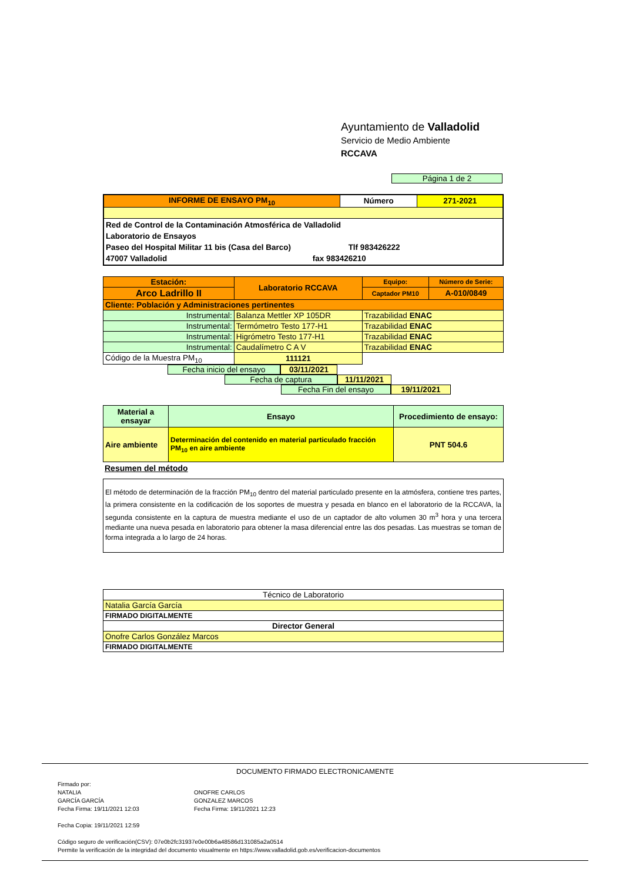Ayuntamiento de Valladolid
Servicio de Medio Ambiente
RCCAVA
Página 1 de 2
| INFORME DE ENSAYO PM<sub>10</sub> | Número | 271-2021 |
| Red de Control de la Contaminación Atmosférica de Valladolid Laboratorio de Ensayos Paseo del Hospital Militar 11 bis (Casa del Barco) Tlf 983426222 47007 Valladolid fax 983426210 | | |
| Estación: | Laboratorio RCCAVA | Equipo: | Número de Serie: |
| Arco Ladrillo II | | Captador PM10 | A-010/0849 |
| Cliente: Población y Administraciones pertinentes | | | |
| Instrumental: | Balanza Mettler XP 105DR | Trazabilidad ENAC | |
| Instrumental: | Termómetro Testo 177-H1 | Trazabilidad ENAC | |
| Instrumental: | Higrómetro Testo 177-H1 | Trazabilidad ENAC | |
| Instrumental: | Caudalímetro C A V | Trazabilidad ENAC | |
| Código de la Muestra PM<sub>10</sub> | 111121 | | |
Fecha inicio del ensayo 03/11/2021
Fecha de captura 11/11/2021
Fecha Fin del ensayo 19/11/2021
| Material a ensayar | Ensayo | Procedimiento de ensayo: |
| --- | --- | --- |
| Aire ambiente | Determinación del contenido en material particulado fracción PM<sub>10</sub> en aire ambiente | PNT 504.6 |
Resumen del método
El método de determinación de la fracción PM<sub>10</sub> dentro del material particulado presente en la atmósfera, contiene tres partes, la primera consistente en la codificación de los soportes de muestra y pesada en blanco en el laboratorio de la RCCAVA, la segunda consistente en la captura de muestra mediante el uso de un captador de alto volumen 30 m<sup>3</sup> hora y una tercera mediante una nueva pesada en laboratorio para obtener la masa diferencial entre las dos pesadas. Las muestras se toman de forma integrada a lo largo de 24 horas.
| Técnico de Laboratorio |
| Natalia García García |
| FIRMADO DIGITALMENTE |
| Director General |
| Onofre Carlos González Marcos |
| FIRMADO DIGITALMENTE |
DOCUMENTO FIRMADO ELECTRONICAMENTE
Firmado por:
NATALIA
GARCÍA GARCÍA
Fecha Firma: 19/11/2021 12:03
ONOFRE CARLOS
GONZALEZ MARCOS
Fecha Firma: 19/11/2021 12:23
Fecha Copia: 19/11/2021 12:59
Código seguro de verificación(CSV): 07e0b2fc31937e0e00b6a48586d131085a2a0514
Permite la verificación de la integridad del documento visualmente en https://www.valladolid.gob.es/verificacion-documentos